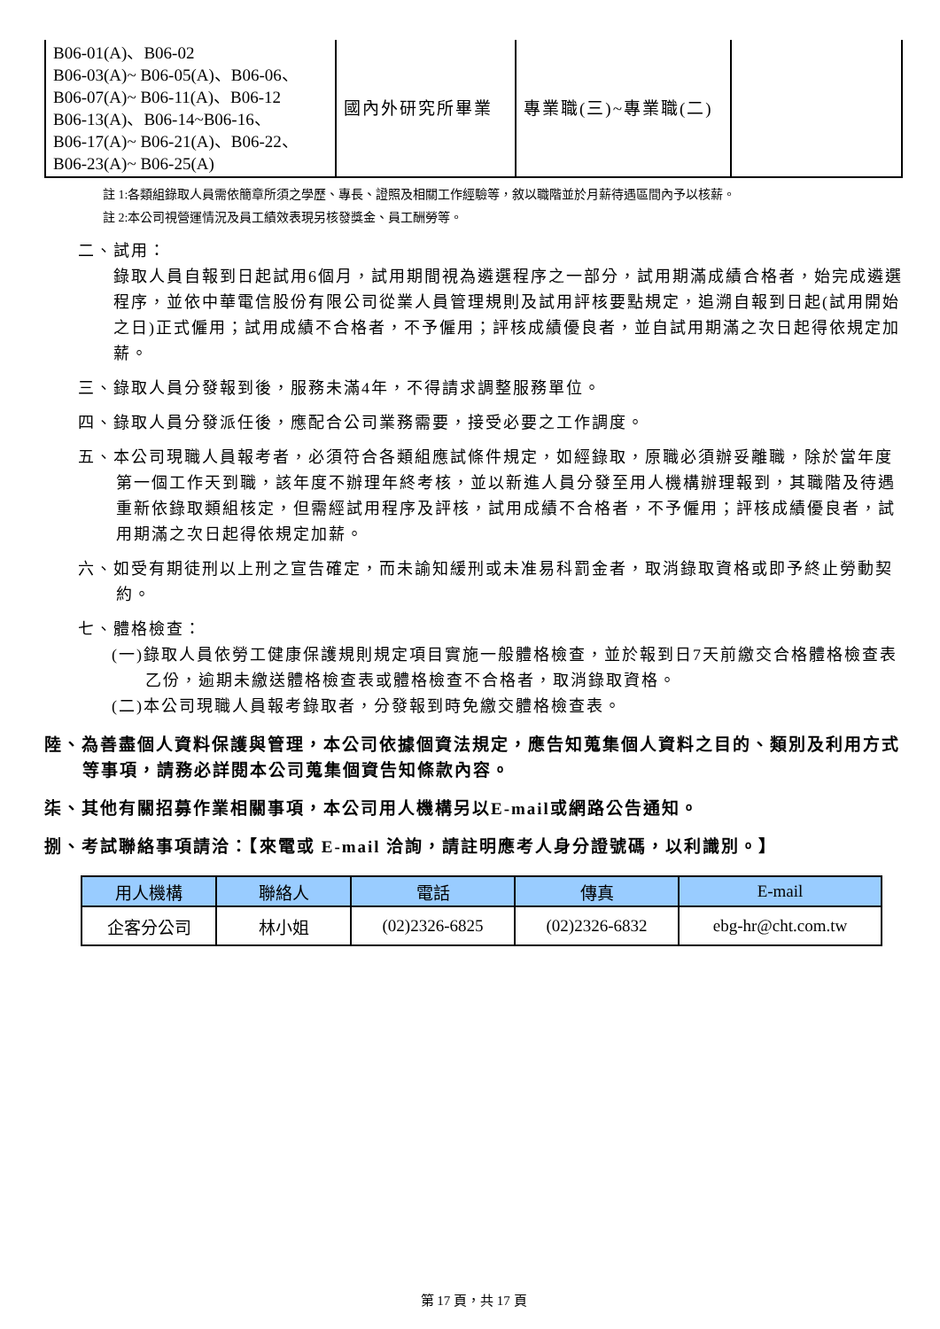| B06-01(A)、B06-02 B06-03(A)~ B06-05(A)、B06-06、 B06-07(A)~ B06-11(A)、B06-12 B06-13(A)、B06-14~B06-16、 B06-17(A)~ B06-21(A)、B06-22、 B06-23(A)~ B06-25(A) | 國內外研究所畢業 | 專業職(三)~專業職(二) | |
註 1:各類組錄取人員需依簡章所須之學歷、專長、證照及相關工作經驗等，敘以職階並於月薪待遇區間內予以核薪。
註 2:本公司視營運情況及員工績效表現另核發獎金、員工酬勞等。
二、試用：
錄取人員自報到日起試用6個月，試用期間視為遴選程序之一部分，試用期滿成績合格者，始完成遴選程序，並依中華電信股份有限公司從業人員管理規則及試用評核要點規定，追溯自報到日起(試用開始之日)正式僱用；試用成績不合格者，不予僱用；評核成績優良者，並自試用期滿之次日起得依規定加薪。
三、錄取人員分發報到後，服務未滿4年，不得請求調整服務單位。
四、錄取人員分發派任後，應配合公司業務需要，接受必要之工作調度。
五、本公司現職人員報考者，必須符合各類組應試條件規定，如經錄取，原職必須辦妥離職，除於當年度第一個工作天到職，該年度不辦理年終考核，並以新進人員分發至用人機構辦理報到，其職階及待遇重新依錄取類組核定，但需經試用程序及評核，試用成績不合格者，不予僱用；評核成績優良者，試用期滿之次日起得依規定加薪。
六、如受有期徒刑以上刑之宣告確定，而未諭知緩刑或未准易科罰金者，取消錄取資格或即予終止勞動契約。
七、體格檢查：
(一)錄取人員依勞工健康保護規則規定項目實施一般體格檢查，並於報到日7天前繳交合格體格檢查表乙份，逾期未繳送體格檢查表或體格檢查不合格者，取消錄取資格。
(二)本公司現職人員報考錄取者，分發報到時免繳交體格檢查表。
陸、為善盡個人資料保護與管理，本公司依據個資法規定，應告知蒐集個人資料之目的、類別及利用方式等事項，請務必詳閱本公司蒐集個資告知條款內容。
柒、其他有關招募作業相關事項，本公司用人機構另以E-mail或網路公告通知。
捌、考試聯絡事項請洽：【來電或 E-mail 洽詢，請註明應考人身分證號碼，以利識別。】
| 用人機構 | 聯絡人 | 電話 | 傳真 | E-mail |
| --- | --- | --- | --- | --- |
| 企客分公司 | 林小姐 | (02)2326-6825 | (02)2326-6832 | ebg-hr@cht.com.tw |
第 17 頁，共 17 頁